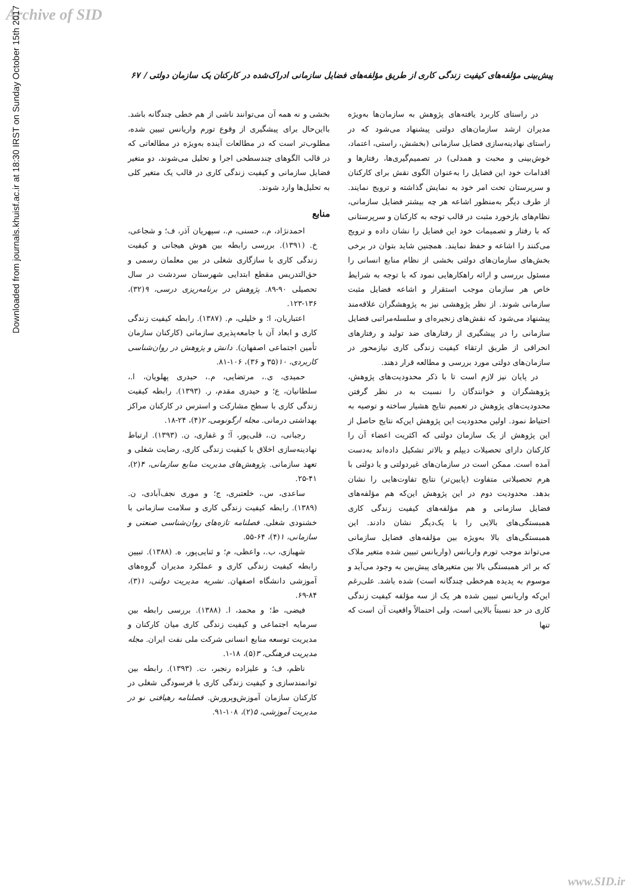Archive of SID
Downloaded from journals.khuisf.ac.ir at 18:30 IRST on Sunday October 15th 2017
پیش‌بینی مؤلفه‌های کیفیت زندگی کاری از طریق مؤلفه‌های فضایل سازمانی ادراک‌شده در کارکنان یک سازمان دولتی / ۶۷
در راستای کاربرد یافته‌های پژوهش به سازمان‌ها به‌ویژه مدیران ارشد سازمان‌های دولتی پیشنهاد می‌شود که در راستای نهادینه‌سازی فضایل سازمانی (بخشش، راستی، اعتماد، خوش‌بینی و محبت و همدلی) در تصمیم‌گیری‌ها، رفتارها و اقدامات خود این فضایل را به‌عنوان الگوی نقش برای کارکنان و سرپرستان تحت امر خود به نمایش گذاشته و ترویج نمایند. از طرف دیگر به‌منظور اشاعه هر چه بیشتر فضایل سازمانی، نظام‌های بازخورد مثبت در قالب توجه به کارکنان و سرپرستانی که با رفتار و تصمیمات خود این فضایل را نشان داده و ترویج می‌کنند را اشاعه و حفظ نمایند. همچنین شاید بتوان در برخی بخش‌های سازمان‌های دولتی بخشی از نظام منابع انسانی را مسئول بررسی و ارائه راهکارهایی نمود که با توجه به شرایط خاص هر سازمان موجب استقرار و اشاعه فضایل مثبت سازمانی شوند. از نظر پژوهشی نیز به پژوهشگران علاقه‌مند پیشنهاد می‌شود که نقش‌های زنجیره‌ای و سلسله‌مراتبی فضایل سازمانی را در پیشگیری از رفتارهای ضد تولید و رفتارهای انحرافی از طریق ارتقاء کیفیت زندگی کاری نیازمحور در سازمان‌های دولتی مورد بررسی و مطالعه قرار دهند.
در پایان نیز لازم است تا با ذکر محدودیت‌های پژوهش، پژوهشگران و خوانندگان را نسبت به در نظر گرفتن محدودیت‌های پژوهش در تعمیم نتایج هشیار ساخته و توصیه به احتیاط نمود. اولین محدودیت این پژوهش این‌که نتایج حاصل از این پژوهش از یک سازمان دولتی که اکثریت اعضاء آن را کارکنان دارای تحصیلات دیپلم و بالاتر تشکیل داده‌اند به‌دست آمده است. ممکن است در سازمان‌های غیردولتی و یا دولتی با هرم تحصیلاتی متفاوت (پایین‌تر) نتایج تفاوت‌هایی را نشان بدهد. محدودیت دوم در این پژوهش این‌که هم مؤلفه‌های فضایل سازمانی و هم مؤلفه‌های کیفیت زندگی کاری همبستگی‌های بالایی را با یک‌دیگر نشان دادند. این همبستگی‌های بالا به‌ویژه بین مؤلفه‌های فضایل سازمانی می‌تواند موجب تورم واریانس (واریانس تبیین شده متغیر ملاک که بر اثر همبستگی بالا بین متغیرهای پیش‌بین به وجود می‌آید و موسوم به پدیده هم‌خطی چندگانه است) شده باشد. علی‌رغم این‌که واریانس تبیین شده هر یک از سه مؤلفه کیفیت زندگی کاری در حد نسبتاً بالایی است، ولی احتمالاً واقعیت آن است که تنها
بخشی و نه همه آن می‌توانند ناشی از هم خطی چندگانه باشد. بااین‌حال برای پیشگیری از وقوع تورم واریانس تبیین شده، مطلوب‌تر است که در مطالعات آینده به‌ویژه در مطالعاتی که در قالب الگوهای چندسطحی اجرا و تحلیل می‌شوند، دو متغیر فضایل سازمانی و کیفیت زندگی کاری در قالب یک متغیر کلی به تحلیل‌ها وارد شوند.
منابع
احمدنژاد، م.، حسنی، م.، سپهریان آذر، ف؛ و شجاعی، خ. (۱۳۹۱). بررسی رابطه بین هوش هیجانی و کیفیت زندگی کاری با سازگاری شغلی در بین معلمان رسمی و حق‌التدریس مقطع ابتدایی شهرستان سردشت در سال تحصیلی ۹۰-۸۹. پژوهش در برنامه‌ریزی درسی، ۹(۳۲)، ۱۳۶-۱۲۳.
اعتباریان، ا؛ و خلیلی، م. (۱۳۸۷). رابطه کیفیت زندگی کاری و ابعاد آن با جامعه‌پذیری سازمانی (کارکنان سازمان تأمین اجتماعی اصفهان). دانش و پژوهش در روان‌شناسی کاربردی، ۱۰(۳۵ و ۳۶)، ۱۰۶-۸۱.
حمیدی، ی.، مرتضایی، م.، حیدری پهلویان، ا.، سلطانیان، ع؛ و حیدری مقدم، ر. (۱۳۹۳). رابطه کیفیت زندگی کاری با سطح مشارکت و استرس در کارکنان مراکز بهداشتی درمانی. مجله ارگونومی، ۲(۴)، ۲۴-۱۸.
رجبانی، ن.، قلی‌پور، آ؛ و غفاری، ن. (۱۳۹۳). ارتباط نهادینه‌سازی اخلاق با کیفیت زندگی کاری، رضایت شغلی و تعهد سازمانی. پژوهش‌های مدیریت منابع سازمانی، ۴(۲)، ۴۱-۲۵.
ساعدی، س.، خلعتبری، ج؛ و موری نجف‌آبادی، ن. (۱۳۸۹). رابطه کیفیت زندگی کاری و سلامت سازمانی با خشنودی شغلی. فصلنامه تازه‌های روان‌شناسی صنعتی و سازمانی، ۱(۴)، ۶۴-۵۵.
شهبازی، ب.، واعظی، م؛ و ثنایی‌پور، ه. (۱۳۸۸). تبیین رابطه کیفیت زندگی کاری و عملکرد مدیران گروه‌های آموزشی دانشگاه اصفهان. نشریه مدیریت دولتی، ۱(۳)، ۸۴-۶۹.
فیضی، ط؛ و محمد، ا. (۱۳۸۸). بررسی رابطه بین سرمایه اجتماعی و کیفیت زندگی کاری میان کارکنان و مدیریت توسعه منابع انسانی شرکت ملی نفت ایران. مجله مدیریت فرهنگی، ۳(۵)، ۱۸-۱.
ناظم، ف؛ و علیزاده رنجبر، ت. (۱۳۹۳). رابطه بین توانمندسازی و کیفیت زندگی کاری با فرسودگی شغلی در کارکنان سازمان آموزش‌وپرورش. فصلنامه رهیافتی نو در مدیریت آموزشی، ۵(۲)، ۱۰۸-۹۱.
www.SID.ir